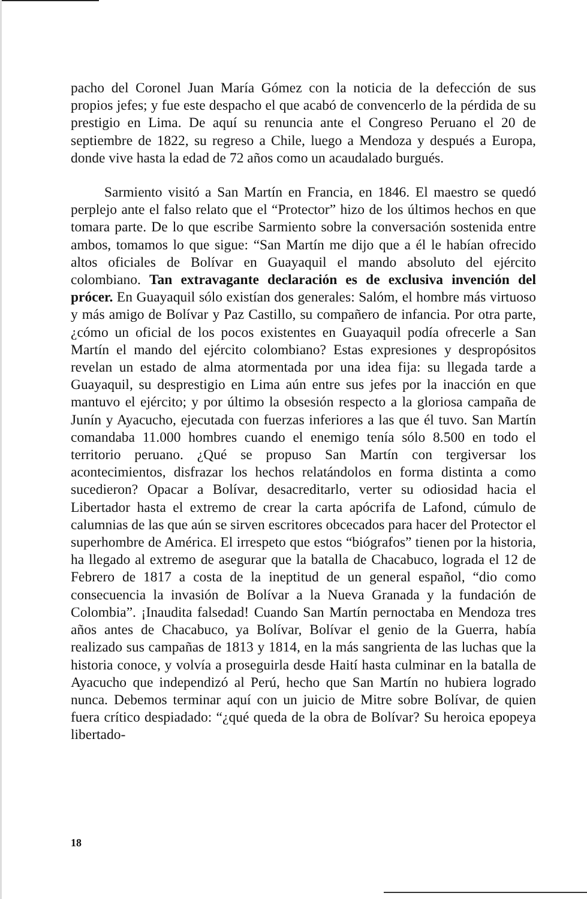pacho del Coronel Juan María Gómez con la noticia de la defección de sus propios jefes; y fue este despacho el que acabó de convencerlo de la pérdida de su prestigio en Lima. De aquí su renuncia ante el Congreso Peruano el 20 de septiembre de 1822, su regreso a Chile, luego a Mendoza y después a Europa, donde vive hasta la edad de 72 años como un acaudalado burgués.
Sarmiento visitó a San Martín en Francia, en 1846. El maestro se quedó perplejo ante el falso relato que el “Protector” hizo de los últimos hechos en que tomara parte. De lo que escribe Sarmiento sobre la conversación sostenida entre ambos, tomamos lo que sigue: “San Martín me dijo que a él le habían ofrecido altos oficiales de Bolívar en Guayaquil el mando absoluto del ejército colombiano. Tan extravagante declaración es de exclusiva invención del prócer. En Guayaquil sólo existían dos generales: Salóm, el hombre más virtuoso y más amigo de Bolívar y Paz Castillo, su compañero de infancia. Por otra parte, ¿cómo un oficial de los pocos existentes en Guayaquil podía ofrecerle a San Martín el mando del ejército colombiano? Estas expresiones y despropósitos revelan un estado de alma atormentada por una idea fija: su llegada tarde a Guayaquil, su desprestigio en Lima aún entre sus jefes por la inacción en que mantuvo el ejército; y por último la obsesión respecto a la gloriosa campaña de Junín y Ayacucho, ejecutada con fuerzas inferiores a las que él tuvo. San Martín comandaba 11.000 hombres cuando el enemigo tenía sólo 8.500 en todo el territorio peruano. ¿Qué se propuso San Martín con tergiversar los acontecimientos, disfrazar los hechos relatándolos en forma distinta a como sucedieron? Opacar a Bolívar, desacreditarlo, verter su odiosidad hacia el Libertador hasta el extremo de crear la carta apócrifa de Lafond, cúmulo de calumnias de las que aún se sirven escritores obcecados para hacer del Protector el superhombre de América. El irrespeto que estos “biógrafos” tienen por la historia, ha llegado al extremo de asegurar que la batalla de Chacabuco, lograda el 12 de Febrero de 1817 a costa de la ineptitud de un general español, “dio como consecuencia la invasión de Bolívar a la Nueva Granada y la fundación de Colombia”. ¡Inaudita falsedad! Cuando San Martín pernoctaba en Mendoza tres años antes de Chacabuco, ya Bolívar, Bolívar el genio de la Guerra, había realizado sus campañas de 1813 y 1814, en la más sangrienta de las luchas que la historia conoce, y volvía a proseguirla desde Haití hasta culminar en la batalla de Ayacucho que independizó al Perú, hecho que San Martín no hubiera logrado nunca. Debemos terminar aquí con un juicio de Mitre sobre Bolívar, de quien fuera crítico despiadado: “¿qué queda de la obra de Bolívar? Su heroica epopeya libertado-
18